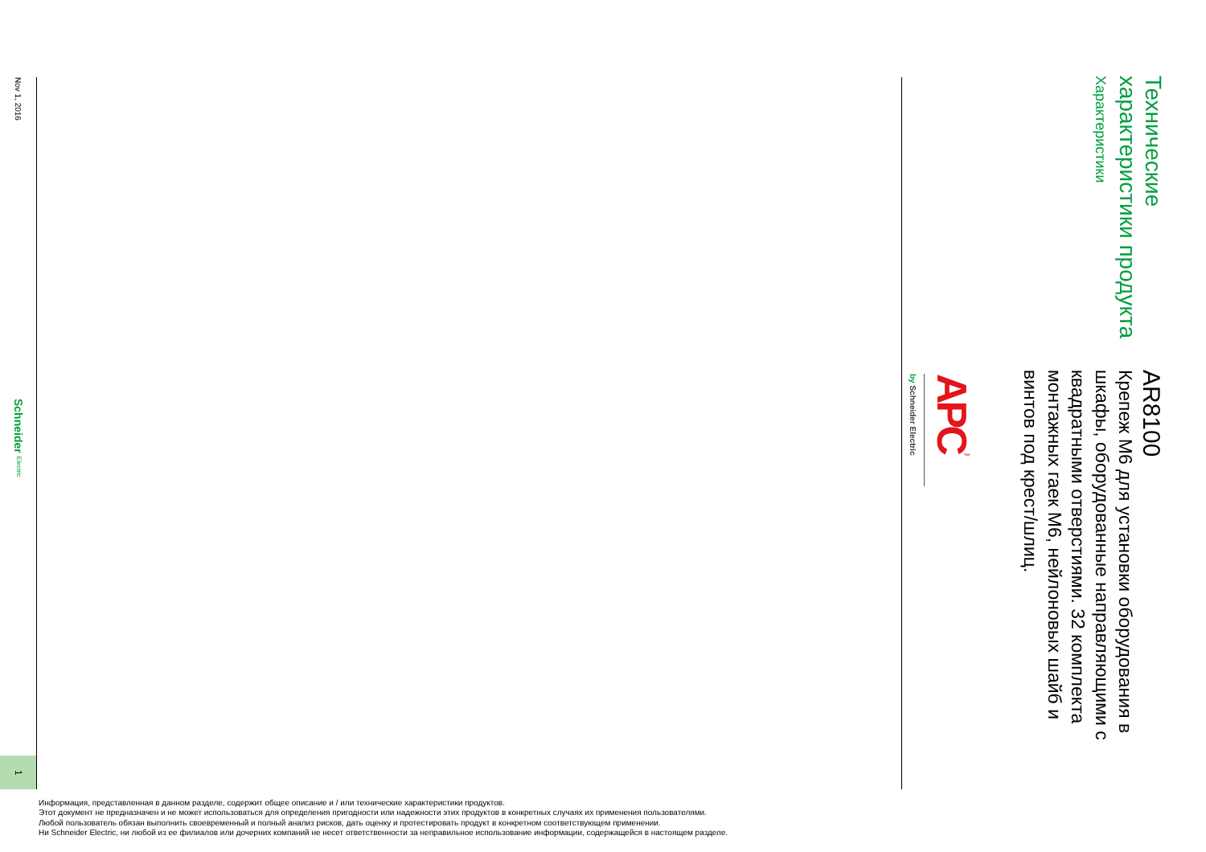Технические характеристики продукта
Характеристики
AR8100
Крепеж M6 для установки оборудования в шкафы, оборудованные направляющими с квадратными отверстиями. 32 комплекта монтажных гаек M6, нейлоновых шайб и винтов под крест/шлиц.
APC<sup>™</sup>
by Schneider Electric
Nov 1, 2016
Schneider Electric
1
Информация, представленная в данном разделе, содержит общее описание и / или технические характеристики продуктов.
Этот документ не предназначен и не может использоваться для определения пригодности или надежности этих продуктов в конкретных случаях их применения пользователями.
Любой пользователь обязан выполнить своевременный и полный анализ рисков, дать оценку и протестировать продукт в конкретном соответствующем применении.
Ни Schneider Electric, ни любой из ее филиалов или дочерних компаний не несет ответственности за неправильное использование информации, содержащейся в настоящем разделе.